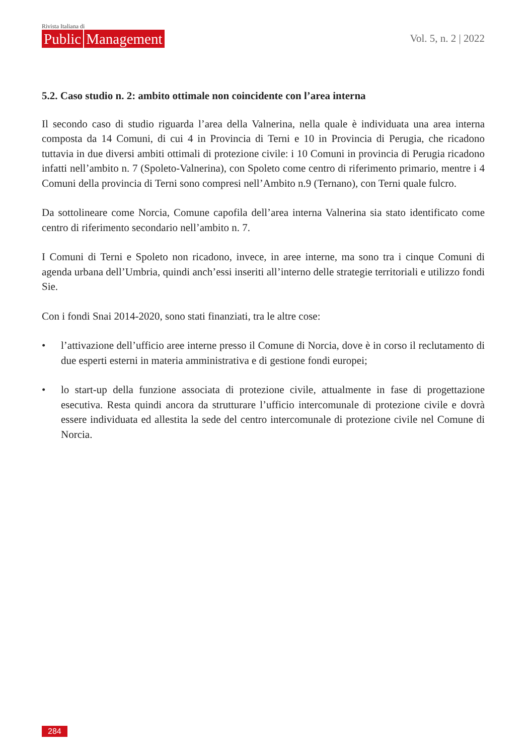Rivista Italiana di
Public Management
Vol. 5, n. 2 | 2022
5.2. Caso studio n. 2: ambito ottimale non coincidente con l’area interna
Il secondo caso di studio riguarda l’area della Valnerina, nella quale è individuata una area interna composta da 14 Comuni, di cui 4 in Provincia di Terni e 10 in Provincia di Perugia, che ricadono tuttavia in due diversi ambiti ottimali di protezione civile: i 10 Comuni in provincia di Perugia ricadono infatti nell’ambito n. 7 (Spoleto-Valnerina), con Spoleto come centro di riferimento primario, mentre i 4 Comuni della provincia di Terni sono compresi nell’Ambito n.9 (Ternano), con Terni quale fulcro.
Da sottolineare come Norcia, Comune capofila dell’area interna Valnerina sia stato identificato come centro di riferimento secondario nell’ambito n. 7.
I Comuni di Terni e Spoleto non ricadono, invece, in aree interne, ma sono tra i cinque Comuni di agenda urbana dell’Umbria, quindi anch’essi inseriti all’interno delle strategie territoriali e utilizzo fondi Sie.
Con i fondi Snai 2014-2020, sono stati finanziati, tra le altre cose:
• l’attivazione dell’ufficio aree interne presso il Comune di Norcia, dove è in corso il reclutamento di due esperti esterni in materia amministrativa e di gestione fondi europei;
• lo start-up della funzione associata di protezione civile, attualmente in fase di progettazione esecutiva. Resta quindi ancora da strutturare l’ufficio intercomunale di protezione civile e dovrà essere individuata ed allestita la sede del centro intercomunale di protezione civile nel Comune di Norcia.
284